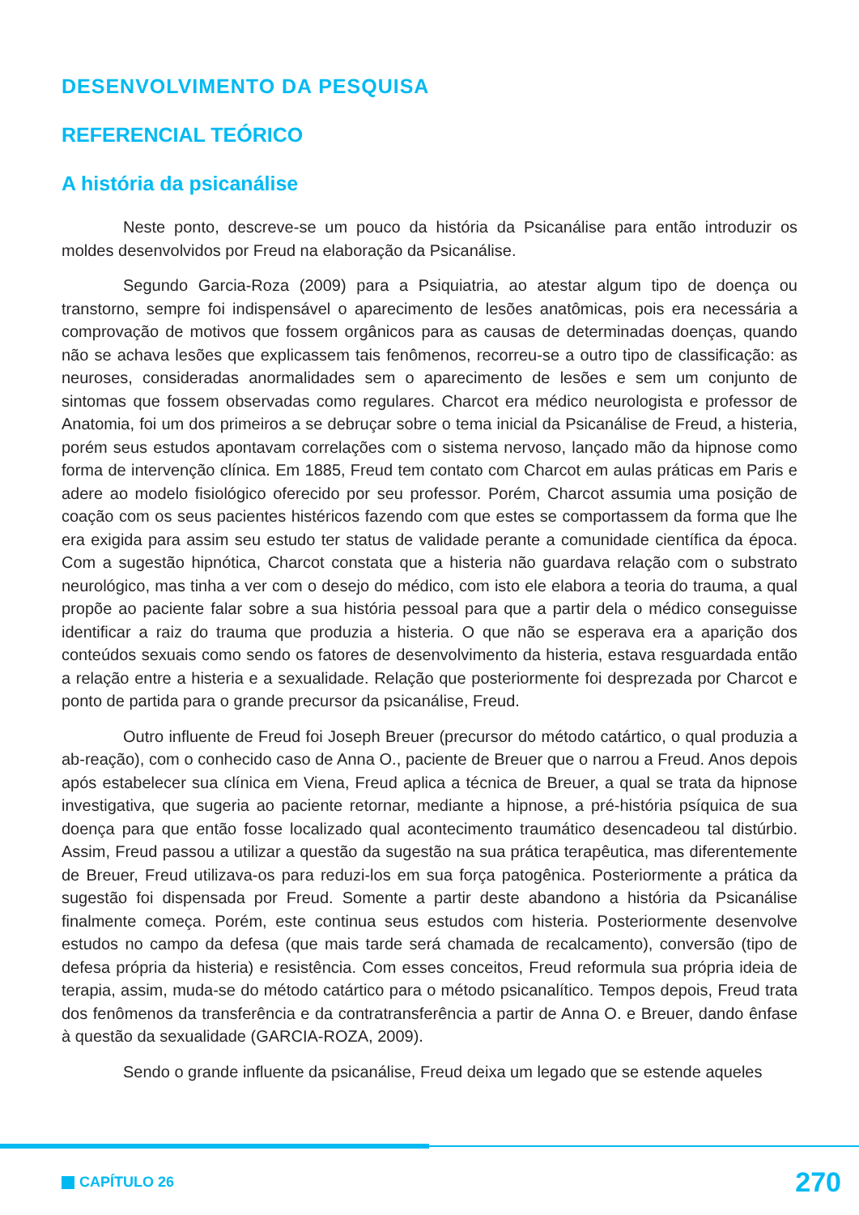DESENVOLVIMENTO DA PESQUISA
REFERENCIAL TEÓRICO
A história da psicanálise
Neste ponto, descreve-se um pouco da história da Psicanálise para então introduzir os moldes desenvolvidos por Freud na elaboração da Psicanálise.
Segundo Garcia-Roza (2009) para a Psiquiatria, ao atestar algum tipo de doença ou transtorno, sempre foi indispensável o aparecimento de lesões anatômicas, pois era necessária a comprovação de motivos que fossem orgânicos para as causas de determinadas doenças, quando não se achava lesões que explicassem tais fenômenos, recorreu-se a outro tipo de classificação: as neuroses, consideradas anormalidades sem o aparecimento de lesões e sem um conjunto de sintomas que fossem observadas como regulares. Charcot era médico neurologista e professor de Anatomia, foi um dos primeiros a se debruçar sobre o tema inicial da Psicanálise de Freud, a histeria, porém seus estudos apontavam correlações com o sistema nervoso, lançado mão da hipnose como forma de intervenção clínica. Em 1885, Freud tem contato com Charcot em aulas práticas em Paris e adere ao modelo fisiológico oferecido por seu professor. Porém, Charcot assumia uma posição de coação com os seus pacientes histéricos fazendo com que estes se comportassem da forma que lhe era exigida para assim seu estudo ter status de validade perante a comunidade científica da época. Com a sugestão hipnótica, Charcot constata que a histeria não guardava relação com o substrato neurológico, mas tinha a ver com o desejo do médico, com isto ele elabora a teoria do trauma, a qual propõe ao paciente falar sobre a sua história pessoal para que a partir dela o médico conseguisse identificar a raiz do trauma que produzia a histeria. O que não se esperava era a aparição dos conteúdos sexuais como sendo os fatores de desenvolvimento da histeria, estava resguardada então a relação entre a histeria e a sexualidade. Relação que posteriormente foi desprezada por Charcot e ponto de partida para o grande precursor da psicanálise, Freud.
Outro influente de Freud foi Joseph Breuer (precursor do método catártico, o qual produzia a ab-reação), com o conhecido caso de Anna O., paciente de Breuer que o narrou a Freud. Anos depois após estabelecer sua clínica em Viena, Freud aplica a técnica de Breuer, a qual se trata da hipnose investigativa, que sugeria ao paciente retornar, mediante a hipnose, a pré-história psíquica de sua doença para que então fosse localizado qual acontecimento traumático desencadeou tal distúrbio. Assim, Freud passou a utilizar a questão da sugestão na sua prática terapêutica, mas diferentemente de Breuer, Freud utilizava-os para reduzi-los em sua força patogênica. Posteriormente a prática da sugestão foi dispensada por Freud. Somente a partir deste abandono a história da Psicanálise finalmente começa. Porém, este continua seus estudos com histeria. Posteriormente desenvolve estudos no campo da defesa (que mais tarde será chamada de recalcamento), conversão (tipo de defesa própria da histeria) e resistência. Com esses conceitos, Freud reformula sua própria ideia de terapia, assim, muda-se do método catártico para o método psicanalítico. Tempos depois, Freud trata dos fenômenos da transferência e da contratransferência a partir de Anna O. e Breuer, dando ênfase à questão da sexualidade (GARCIA-ROZA, 2009).
Sendo o grande influente da psicanálise, Freud deixa um legado que se estende aqueles
CAPÍTULO 26 270